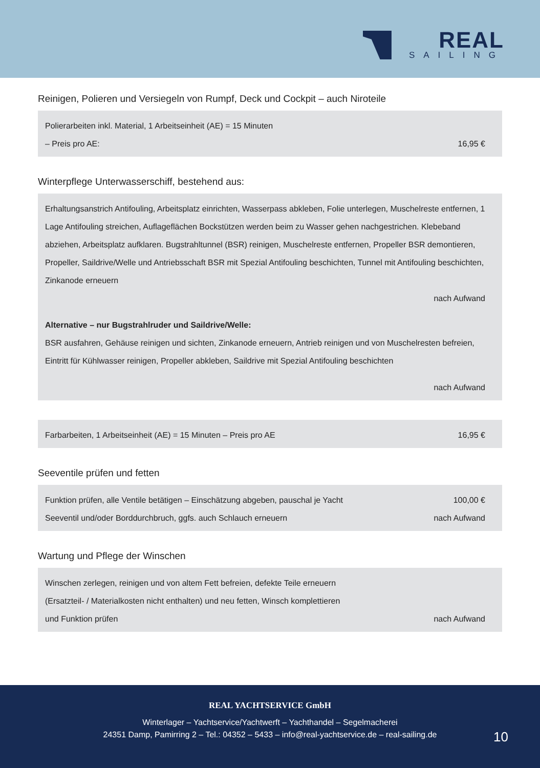REAL
SAILING
Reinigen, Polieren und Versiegeln von Rumpf, Deck und Cockpit – auch Niroteile
Polierarbeiten inkl. Material, 1 Arbeitseinheit (AE) = 15 Minuten
– Preis pro AE: 16,95 €
Winterpflege Unterwasserschiff, bestehend aus:
Erhaltungsanstrich Antifouling, Arbeitsplatz einrichten, Wasserpass abkleben, Folie unterlegen, Muschelreste entfernen, 1 Lage Antifouling streichen, Auflageflächen Bockstützen werden beim zu Wasser gehen nachgestrichen. Klebeband abziehen, Arbeitsplatz aufklaren. Bugstrahltunnel (BSR) reinigen, Muschelreste entfernen, Propeller BSR demontieren, Propeller, Saildrive/Welle und Antriebsschaft BSR mit Spezial Antifouling beschichten, Tunnel mit Antifouling beschichten, Zinkanode erneuern
nach Aufwand
Alternative – nur Bugstrahlruder und Saildrive/Welle:
BSR ausfahren, Gehäuse reinigen und sichten, Zinkanode erneuern, Antrieb reinigen und von Muschelresten befreien, Eintritt für Kühlwasser reinigen, Propeller abkleben, Saildrive mit Spezial Antifouling beschichten
nach Aufwand
Farbarbeiten, 1 Arbeitseinheit (AE) = 15 Minuten – Preis pro AE 16,95 €
Seeventile prüfen und fetten
Funktion prüfen, alle Ventile betätigen – Einschätzung abgeben, pauschal je Yacht 100,00 €
Seeventil und/oder Borddurchbruch, ggfs. auch Schlauch erneuern nach Aufwand
Wartung und Pflege der Winschen
Winschen zerlegen, reinigen und von altem Fett befreien, defekte Teile erneuern
(Ersatzteil- / Materialkosten nicht enthalten) und neu fetten, Winsch komplettieren
und Funktion prüfen nach Aufwand
REAL YACHTSERVICE GmbH
Winterlager – Yachtservice/Yachtwerft – Yachthandel – Segelmacherei
24351 Damp, Pamirring 2 – Tel.: 04352 – 5433 – info@real-yachtservice.de – real-sailing.de
10